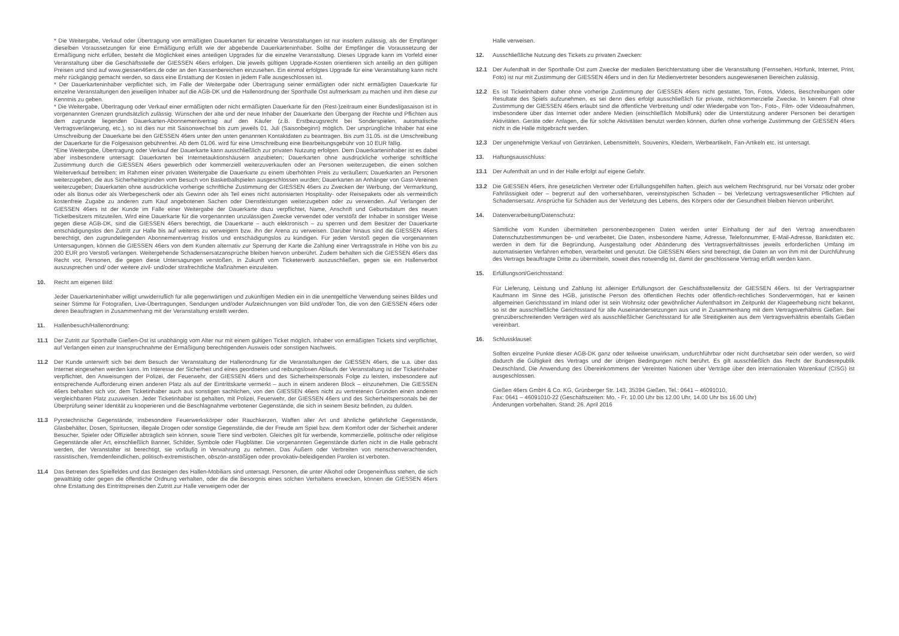* Die Weitergabe, Verkauf oder Übertragung von ermäßigten Dauerkarten für einzelne Veranstaltungen ist nur insofern zulässig, als der Empfänger dieselben Voraussetzungen für eine Ermäßigung erfüllt wie der abgebende Dauerkarteninhaber. Sollte der Empfänger die Voraussetzung der Ermäßigung nicht erfüllen, besteht die Möglichkeit eines anteiligen Upgrades für die einzelne Veranstaltung. Dieses Upgrade kann im Vorfeld einer Veranstaltung über die Geschäftsstelle der GIESSEN 46ers erfolgen. Die jeweils gültigen Upgrade-Kosten orientieren sich anteilig an den gültigen Preisen und sind auf www.giessen46ers.de oder an den Kassenbereichen einzusehen. Ein einmal erfolgtes Upgrade für eine Veranstaltung kann nicht mehr rückgängig gemacht werden, so dass eine Erstattung der Kosten in jedem Falle ausgeschlossen ist.
* Der Dauerkarteninhaber verpflichtet sich, im Falle der Weitergabe oder Übertragung seiner ermäßigten oder nicht ermäßigten Dauerkarte für einzelne Veranstaltungen den jeweiligen Inhaber auf die AGB-DK und die Hallenordnung der Sporthalle Ost aufmerksam zu machen und ihm diese zur Kenntnis zu geben.
* Die Weitergabe, Übertragung oder Verkauf einer ermäßigten oder nicht ermäßigten Dauerkarte für den (Rest-)zeitraum einer Bundesligasaison ist in vorgenannten Grenzen grundsätzlich zulässig. Wünschen der alte und der neue Inhaber der Dauerkarte den Übergang der Rechte und Pflichten aus dem zugrunde liegenden Dauerkarten-Abonnementvertrag auf den Käufer (z.B. Erstbezugsrecht bei Sonderspielen, automatische Vertragsverlängerung, etc.), so ist dies nur mit Saisonwechsel bis zum jeweils 01. Juli (Saisonbeginn) möglich. Der ursprüngliche Inhaber hat eine Umschreibung der Dauerkarte bei den GIESSEN 46ers unter den unten genannten Kontaktdaten zu beantragen. Bis zum 31.05. ist die Umschreibung der Dauerkarte für die Folgesaison gebührenfrei. Ab dem 01.06. wird für eine Umschreibung eine Bearbeitungsgebühr von 10 EUR fällig.
*Eine Weitergabe, Übertragung oder Verkauf der Dauerkarte kann ausschließlich zur privaten Nutzung erfolgen. Dem Dauerkarteninhaber ist es dabei aber insbesondere untersagt: Dauerkarten bei Internetauktionshäusern anzubieten; Dauerkarten ohne ausdrückliche vorherige schriftliche Zustimmung durch die GIESSEN 46ers gewerblich oder kommerziell weiterzuverkaufen oder an Personen weiterzugeben, die einen solchen Weiterverkauf betreiben; im Rahmen einer privaten Weitergabe die Dauerkarte zu einem überhöhten Preis zu veräußern; Dauerkarten an Personen weiterzugeben, die aus Sicherheitsgründen vom Besuch von Basketballspielen ausgeschlossen wurden; Dauerkarten an Anhänger von Gast-Vereinen weiterzugeben; Dauerkarten ohne ausdrückliche vorherige schriftliche Zustimmung der GIESSEN 46ers zu Zwecken der Werbung, der Vermarktung, oder als Bonus oder als Werbegeschenk oder als Gewinn oder als Teil eines nicht autorisierten Hospitality- oder Reisepakets oder als vermeintlich kostenfreie Zugabe zu anderen zum Kauf angebotenen Sachen oder Dienstleistungen weiterzugeben oder zu verwenden. Auf Verlangen der GIESSEN 46ers ist der Kunde im Falle einer Weitergabe der Dauerkarte dazu verpflichtet, Name, Anschrift und Geburtsdatum des neuen Ticketbesitzers mitzuteilen. Wird eine Dauerkarte für die vorgenannten unzulässigen Zwecke verwendet oder verstößt der Inhaber in sonstiger Weise gegen diese AGB-DK, sind die GIESSEN 46ers berechtigt, die Dauerkarte – auch elektronisch – zu sperren und dem Besitzer der Dauerkarte entschädigungslos den Zutritt zur Halle bis auf weiteres zu verweigern bzw. ihn der Arena zu verweisen. Darüber hinaus sind die GIESSEN 46ers berechtigt, den zugrundeliegenden Abonnementvertrag fristlos und entschädigungslos zu kündigen. Für jeden Verstoß gegen die vorgenannten Untersagungen, können die GIESSEN 46ers von dem Kunden alternativ zur Sperrung der Karte die Zahlung einer Vertragsstrafe in Höhe von bis zu 200 EUR pro Verstoß verlangen. Weitergehende Schadensersatzansprüche bleiben hiervon unberührt. Zudem behalten sich die GIESSEN 46ers das Recht vor, Personen, die gegen diese Untersagungen verstoßen, in Zukunft vom Ticketerwerb auszuschließen, gegen sie ein Hallenverbot auszusprechen und/ oder weitere zivil- und/oder strafrechtliche Maßnahmen einzuleiten.
10. Recht am eigenen Bild:
Jeder Dauerkarteninhaber willigt unwiderruflich für alle gegenwärtigen und zukünftigen Medien ein in die unentgeltliche Verwendung seines Bildes und seiner Stimme für Fotografien, Live-Übertragungen, Sendungen und/oder Aufzeichnungen von Bild und/oder Ton, die von den GIESSEN 46ers oder deren Beauftragten in Zusammenhang mit der Veranstaltung erstellt werden.
11. Hallenbesuch/Hallenordnung:
11.1 Der Zutritt zur Sporthalle Gießen-Ost ist unabhängig vom Alter nur mit einem gültigen Ticket möglich. Inhaber von ermäßigten Tickets sind verpflichtet, auf Verlangen einen zur Inanspruchnahme der Ermäßigung berechtigenden Ausweis oder sonstigen Nachweis.
11.2 Der Kunde unterwirft sich bei dem Besuch der Veranstaltung der Hallenordnung für die Veranstaltungen der GIESSEN 46ers, die u.a. über das Internet eingesehen werden kann. Im Interesse der Sicherheit und eines geordneten und reibungslosen Ablaufs der Veranstaltung ist der Ticketinhaber verpflichtet, den Anweisungen der Polizei, der Feuerwehr, der GIESSEN 46ers und des Sicherheitspersonals Folge zu leisten, insbesondere auf entsprechende Aufforderung einen anderen Platz als auf der Eintrittskarte vermerkt – auch in einem anderen Block – einzunehmen. Die GIESSEN 46ers behalten sich vor, dem Ticketinhaber auch aus sonstigen sachlichen, von den GIESSEN 46ers nicht zu vertretenen Gründen einen anderen vergleichbaren Platz zuzuweisen. Jeder Ticketinhaber ist gehalten, mit Polizei, Feuerwehr, der GIESSEN 46ers und des Sicherheitspersonals bei der Überprüfung seiner Identität zu kooperieren und die Beschlagnahme verbotener Gegenstände, die sich in seinem Besitz befinden, zu dulden.
11.3 Pyrotechnische Gegenstände, insbesondere Feuerwerkskörper oder Rauchkerzen, Waffen aller Art und ähnliche gefährliche Gegenstände, Glasbehälter, Dosen, Spirituosen, illegale Drogen oder sonstige Gegenstände, die der Freude am Spiel bzw. dem Komfort oder der Sicherheit anderer Besucher, Spieler oder Offizieller abträglich sein können, sowie Tiere sind verboten. Gleiches gilt für werbende, kommerzielle, politische oder religiöse Gegenstände aller Art, einschließlich Banner, Schilder, Symbole oder Flugblätter. Die vorgenannten Gegenstände dürfen nicht in die Halle gebracht werden, der Veranstalter ist berechtigt, sie vorläufig in Verwahrung zu nehmen. Das Äußern oder Verbreiten von menschenverachtenden, rassistischen, fremdenfeindlichen, politisch-extremistischen, obszön-anstößigen oder provokativ-beleidigenden Parolen ist verboten.
11.4 Das Betreten des Spielfeldes und das Besteigen des Hallen-Mobiliars sind untersagt. Personen, die unter Alkohol oder Drogeneinfluss stehen, die sich gewalttätig oder gegen die öffentliche Ordnung verhalten, oder die die Besorgnis eines solchen Verhaltens erwecken, können die GIESSEN 46ers ohne Erstattung des Eintrittspreises den Zutritt zur Halle verweigern oder der
Halle verweisen.
12. Ausschließliche Nutzung des Tickets zu privaten Zwecken:
12.1 Der Aufenthalt in der Sporthalle Ost zum Zwecke der medialen Berichterstattung über die Veranstaltung (Fernsehen, Hörfunk, Internet, Print, Foto) ist nur mit Zustimmung der GIESSEN 46ers und in den für Medienvertreter besonders ausgewiesenen Bereichen zulässig.
12.2 Es ist Ticketinhabern daher ohne vorherige Zustimmung der GIESSEN 46ers nicht gestattet, Ton, Fotos, Videos, Beschreibungen oder Resultate des Spiels aufzunehmen, es sei denn dies erfolgt ausschließlich für private, nichtkommerzielle Zwecke. In keinem Fall ohne Zustimmung der GIESSEN 46ers erlaubt sind die öffentliche Verbreitung und/ oder Wiedergabe von Ton-, Foto-, Film- oder Videoaufnahmen, insbesondere über das Internet oder andere Medien (einschließlich Mobilfunk) oder die Unterstützung anderer Personen bei derartigen Aktivitäten. Geräte oder Anlagen, die für solche Aktivitäten benutzt werden können, dürfen ohne vorherige Zustimmung der GIESSEN 46ers nicht in die Halle mitgebracht werden.
12.3 Der ungenehmigte Verkauf von Getränken, Lebensmitteln, Souvenirs, Kleidern, Werbeartikeln, Fan-Artikeln etc. ist untersagt.
13. Haftungsausschluss:
13.1 Der Aufenthalt an und in der Halle erfolgt auf eigene Gefahr.
13.2 Die GIESSEN 46ers, ihre gesetzlichen Vertreter oder Erfüllungsgehilfen haften, gleich aus welchem Rechtsgrund, nur bei Vorsatz oder grober Fahrlässigkeit oder – begrenzt auf den vorhersehbaren, vereinstypischen Schaden – bei Verletzung vertragswesentlicher Pflichten auf Schadensersatz. Ansprüche für Schäden aus der Verletzung des Lebens, des Körpers oder der Gesundheit bleiben hiervon unberührt.
14. Datenverarbeitung/Datenschutz:
Sämtliche vom Kunden übermittelten personenbezogenen Daten werden unter Einhaltung der auf den Vertrag anwendbaren Datenschutzbestimmungen be- und verarbeitet. Die Daten, insbesondere Name, Adresse, Telefonnummer, E-Mail-Adresse, Bankdaten etc. werden in dem für die Begründung, Ausgestaltung oder Abänderung des Vertragsverhältnisses jeweils erforderlichen Umfang im automatisierten Verfahren erhoben, verarbeitet und genutzt. Die GIESSEN 46ers sind berechtigt, die Daten an von ihm mit der Durchführung des Vertrags beauftragte Dritte zu übermitteln, soweit dies notwendig ist, damit der geschlossene Vertrag erfüllt werden kann.
15. Erfüllungsort/Gerichtsstand:
Für Lieferung, Leistung und Zahlung ist alleiniger Erfüllungsort der Geschäftsstellensitz der GIESSEN 46ers. Ist der Vertragspartner Kaufmann im Sinne des HGB, juristische Person des öffentlichen Rechts oder öffentlich-rechtliches Sondervermögen, hat er keinen allgemeinen Gerichtsstand im Inland oder ist sein Wohnsitz oder gewöhnlicher Aufenthaltsort im Zeitpunkt der Klageerhebung nicht bekannt, so ist der ausschließliche Gerichtsstand für alle Auseinandersetzungen aus und in Zusammenhang mit dem Vertragsverhältnis Gießen. Bei grenzüberschreitenden Verträgen wird als ausschließlicher Gerichtsstand für alle Streitigkeiten aus dem Vertragsverhältnis ebenfalls Gießen vereinbart.
16. Schlussklausel:
Sollten einzelne Punkte dieser AGB-DK ganz oder teilweise unwirksam, undurchführbar oder nicht durchsetzbar sein oder werden, so wird dadurch die Gültigkeit des Vertrags und der übrigen Bedingungen nicht berührt. Es gilt ausschließlich das Recht der Bundesrepublik Deutschland. Die Anwendung des Übereinkommens der Vereinten Nationen über Verträge über den internationalen Warenkauf (CISG) ist ausgeschlossen.
Gießen 46ers GmbH & Co. KG, Grünberger Str. 143, 35394 Gießen, Tel.: 0641 – 46091010,
Fax: 0641 – 46091010-22 (Geschäftszeiten: Mo. - Fr. 10.00 Uhr bis 12.00 Uhr, 14.00 Uhr bis 16.00 Uhr)
Änderungen vorbehalten. Stand: 26. April 2016